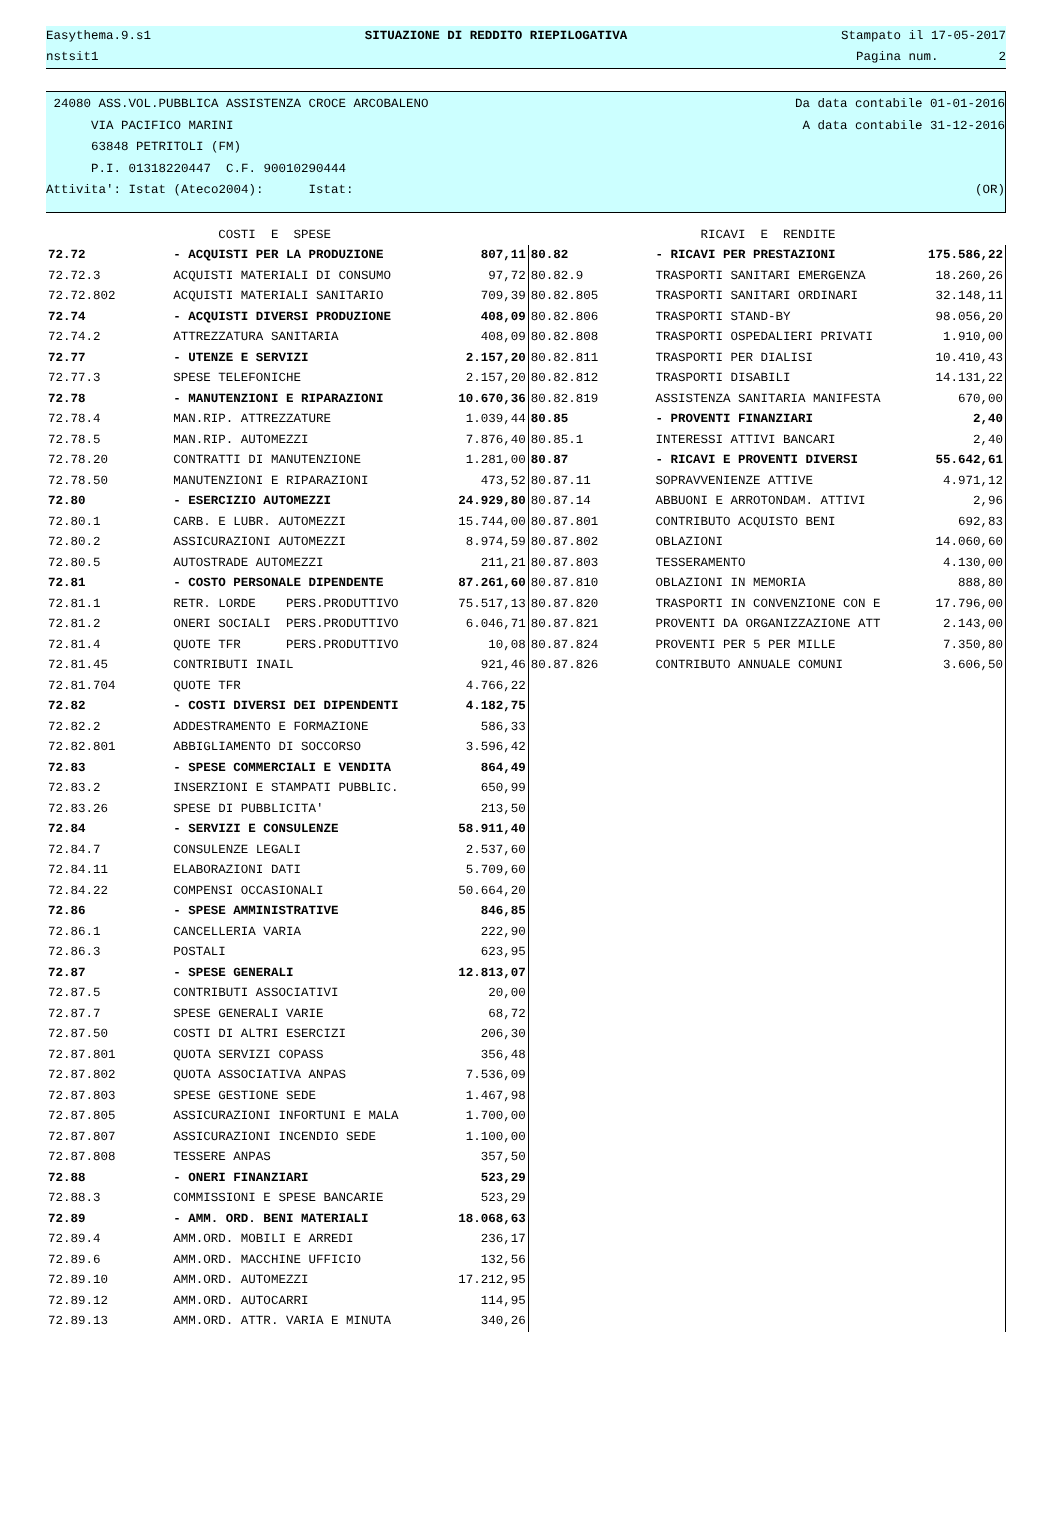Easythema.9.s1 SITUAZIONE DI REDDITO RIEPILOGATIVA Stampato il 17-05-2017
nstsit1 Pagina num. 2
24080 ASS.VOL.PUBBLICA ASSISTENZA CROCE ARCOBALENO Da data contabile 01-01-2016
VIA PACIFICO MARINI A data contabile 31-12-2016
63848 PETRITOLI (FM)
P.I. 01318220447 C.F. 90010290444
Attivita': Istat (Ateco2004): Istat: (OR)
| | COSTI E SPESE | | | RICAVI E RENDITE | |
| 72.72 | - ACQUISTI PER LA PRODUZIONE | 807,11 | 80.82 | - RICAVI PER PRESTAZIONI | 175.586,22 |
| 72.72.3 | ACQUISTI MATERIALI DI CONSUMO | 97,72 | 80.82.9 | TRASPORTI SANITARI EMERGENZA | 18.260,26 |
| 72.72.802 | ACQUISTI MATERIALI SANITARIO | 709,39 | 80.82.805 | TRASPORTI SANITARI ORDINARI | 32.148,11 |
| 72.74 | - ACQUISTI DIVERSI PRODUZIONE | 408,09 | 80.82.806 | TRASPORTI STAND-BY | 98.056,20 |
| 72.74.2 | ATTREZZATURA SANITARIA | 408,09 | 80.82.808 | TRASPORTI OSPEDALIERI PRIVATI | 1.910,00 |
| 72.77 | - UTENZE E SERVIZI | 2.157,20 | 80.82.811 | TRASPORTI PER DIALISI | 10.410,43 |
| 72.77.3 | SPESE TELEFONICHE | 2.157,20 | 80.82.812 | TRASPORTI DISABILI | 14.131,22 |
| 72.78 | - MANUTENZIONI E RIPARAZIONI | 10.670,36 | 80.82.819 | ASSISTENZA SANITARIA MANIFESTA | 670,00 |
| 72.78.4 | MAN.RIP. ATTREZZATURE | 1.039,44 | 80.85 | - PROVENTI FINANZIARI | 2,40 |
| 72.78.5 | MAN.RIP. AUTOMEZZI | 7.876,40 | 80.85.1 | INTERESSI ATTIVI BANCARI | 2,40 |
| 72.78.20 | CONTRATTI DI MANUTENZIONE | 1.281,00 | 80.87 | - RICAVI E PROVENTI DIVERSI | 55.642,61 |
| 72.78.50 | MANUTENZIONI E RIPARAZIONI | 473,52 | 80.87.11 | SOPRAVVENIENZE ATTIVE | 4.971,12 |
| 72.80 | - ESERCIZIO AUTOMEZZI | 24.929,80 | 80.87.14 | ABBUONI E ARROTONDAM. ATTIVI | 2,96 |
| 72.80.1 | CARB. E LUBR. AUTOMEZZI | 15.744,00 | 80.87.801 | CONTRIBUTO ACQUISTO BENI | 692,83 |
| 72.80.2 | ASSICURAZIONI AUTOMEZZI | 8.974,59 | 80.87.802 | OBLAZIONI | 14.060,60 |
| 72.80.5 | AUTOSTRADE AUTOMEZZI | 211,21 | 80.87.803 | TESSERAMENTO | 4.130,00 |
| 72.81 | - COSTO PERSONALE DIPENDENTE | 87.261,60 | 80.87.810 | OBLAZIONI IN MEMORIA | 888,80 |
| 72.81.1 | RETR. LORDE PERS.PRODUTTIVO | 75.517,13 | 80.87.820 | TRASPORTI IN CONVENZIONE CON E | 17.796,00 |
| 72.81.2 | ONERI SOCIALI PERS.PRODUTTIVO | 6.046,71 | 80.87.821 | PROVENTI DA ORGANIZZAZIONE ATT | 2.143,00 |
| 72.81.4 | QUOTE TFR PERS.PRODUTTIVO | 10,08 | 80.87.824 | PROVENTI PER 5 PER MILLE | 7.350,80 |
| 72.81.45 | CONTRIBUTI INAIL | 921,46 | 80.87.826 | CONTRIBUTO ANNUALE COMUNI | 3.606,50 |
| 72.81.704 | QUOTE TFR | 4.766,22 | | | |
| 72.82 | - COSTI DIVERSI DEI DIPENDENTI | 4.182,75 | | | |
| 72.82.2 | ADDESTRAMENTO E FORMAZIONE | 586,33 | | | |
| 72.82.801 | ABBIGLIAMENTO DI SOCCORSO | 3.596,42 | | | |
| 72.83 | - SPESE COMMERCIALI E VENDITA | 864,49 | | | |
| 72.83.2 | INSERZIONI E STAMPATI PUBBLIC. | 650,99 | | | |
| 72.83.26 | SPESE DI PUBBLICITA' | 213,50 | | | |
| 72.84 | - SERVIZI E CONSULENZE | 58.911,40 | | | |
| 72.84.7 | CONSULENZE LEGALI | 2.537,60 | | | |
| 72.84.11 | ELABORAZIONI DATI | 5.709,60 | | | |
| 72.84.22 | COMPENSI OCCASIONALI | 50.664,20 | | | |
| 72.86 | - SPESE AMMINISTRATIVE | 846,85 | | | |
| 72.86.1 | CANCELLERIA VARIA | 222,90 | | | |
| 72.86.3 | POSTALI | 623,95 | | | |
| 72.87 | - SPESE GENERALI | 12.813,07 | | | |
| 72.87.5 | CONTRIBUTI ASSOCIATIVI | 20,00 | | | |
| 72.87.7 | SPESE GENERALI VARIE | 68,72 | | | |
| 72.87.50 | COSTI DI ALTRI ESERCIZI | 206,30 | | | |
| 72.87.801 | QUOTA SERVIZI COPASS | 356,48 | | | |
| 72.87.802 | QUOTA ASSOCIATIVA ANPAS | 7.536,09 | | | |
| 72.87.803 | SPESE GESTIONE SEDE | 1.467,98 | | | |
| 72.87.805 | ASSICURAZIONI INFORTUNI E MALA | 1.700,00 | | | |
| 72.87.807 | ASSICURAZIONI INCENDIO SEDE | 1.100,00 | | | |
| 72.87.808 | TESSERE ANPAS | 357,50 | | | |
| 72.88 | - ONERI FINANZIARI | 523,29 | | | |
| 72.88.3 | COMMISSIONI E SPESE BANCARIE | 523,29 | | | |
| 72.89 | - AMM. ORD. BENI MATERIALI | 18.068,63 | | | |
| 72.89.4 | AMM.ORD. MOBILI E ARREDI | 236,17 | | | |
| 72.89.6 | AMM.ORD. MACCHINE UFFICIO | 132,56 | | | |
| 72.89.10 | AMM.ORD. AUTOMEZZI | 17.212,95 | | | |
| 72.89.12 | AMM.ORD. AUTOCARRI | 114,95 | | | |
| 72.89.13 | AMM.ORD. ATTR. VARIA E MINUTA | 340,26 | | | |